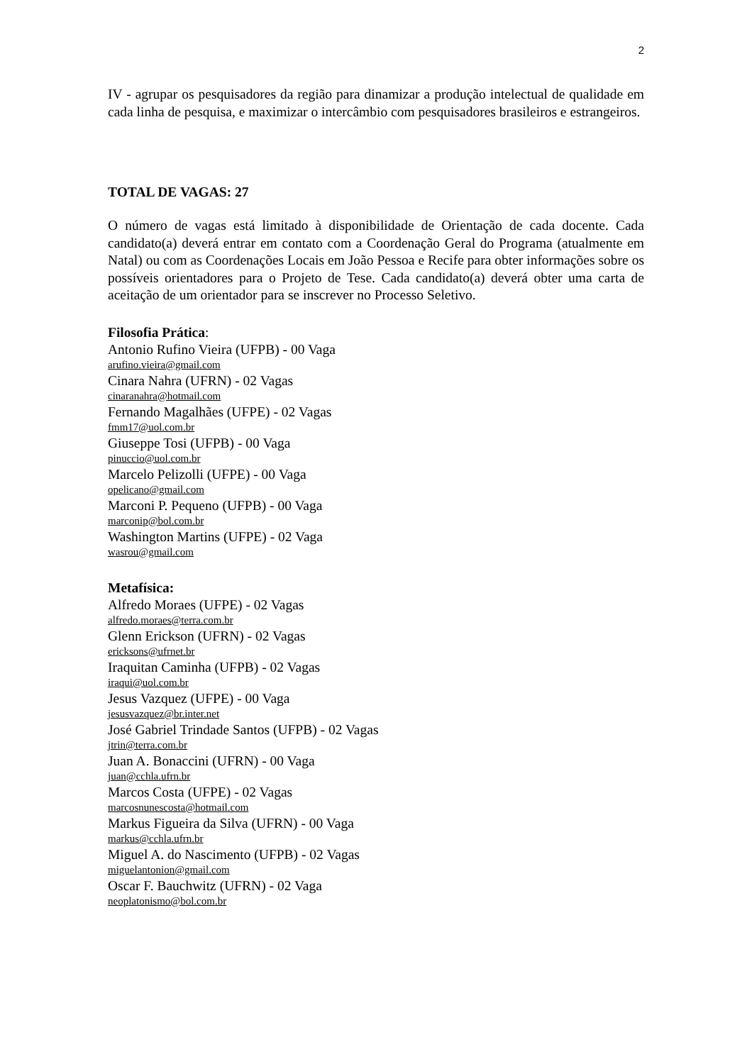2
IV - agrupar os pesquisadores da região para dinamizar a produção intelectual de qualidade em cada linha de pesquisa, e maximizar o intercâmbio com pesquisadores brasileiros e estrangeiros.
TOTAL DE VAGAS: 27
O número de vagas está limitado à disponibilidade de Orientação de cada docente. Cada candidato(a) deverá entrar em contato com a Coordenação Geral do Programa (atualmente em Natal) ou com as Coordenações Locais em João Pessoa e Recife para obter informações sobre os possíveis orientadores para o Projeto de Tese. Cada candidato(a) deverá obter uma carta de aceitação de um orientador para se inscrever no Processo Seletivo.
Filosofia Prática:
Antonio Rufino Vieira (UFPB) - 00 Vaga
arufino.vieira@gmail.com
Cinara Nahra (UFRN) - 02 Vagas
cinaranahra@hotmail.com
Fernando Magalhães (UFPE) - 02 Vagas
fmm17@uol.com.br
Giuseppe Tosi (UFPB) - 00 Vaga
pinuccio@uol.com.br
Marcelo Pelizolli (UFPE) - 00 Vaga
opelicano@gmail.com
Marconi P. Pequeno (UFPB) - 00 Vaga
marconip@bol.com.br
Washington Martins (UFPE) - 02 Vaga
wasrou@gmail.com
Metafísica:
Alfredo Moraes (UFPE) - 02 Vagas
alfredo.moraes@terra.com.br
Glenn Erickson (UFRN) - 02 Vagas
ericksons@ufrnet.br
Iraquitan Caminha (UFPB) - 02 Vagas
iraqui@uol.com.br
Jesus Vazquez (UFPE) - 00 Vaga
jesusvazquez@br.inter.net
José Gabriel Trindade Santos (UFPB) - 02 Vagas
jtrin@terra.com.br
Juan A. Bonaccini (UFRN) - 00 Vaga
juan@cchla.ufrn.br
Marcos Costa (UFPE) - 02 Vagas
marcosnunescosta@hotmail.com
Markus Figueira da Silva (UFRN) - 00 Vaga
markus@cchla.ufrn.br
Miguel A. do Nascimento (UFPB) - 02 Vagas
miguelantonion@gmail.com
Oscar F. Bauchwitz (UFRN) - 02 Vaga
neoplatonismo@bol.com.br